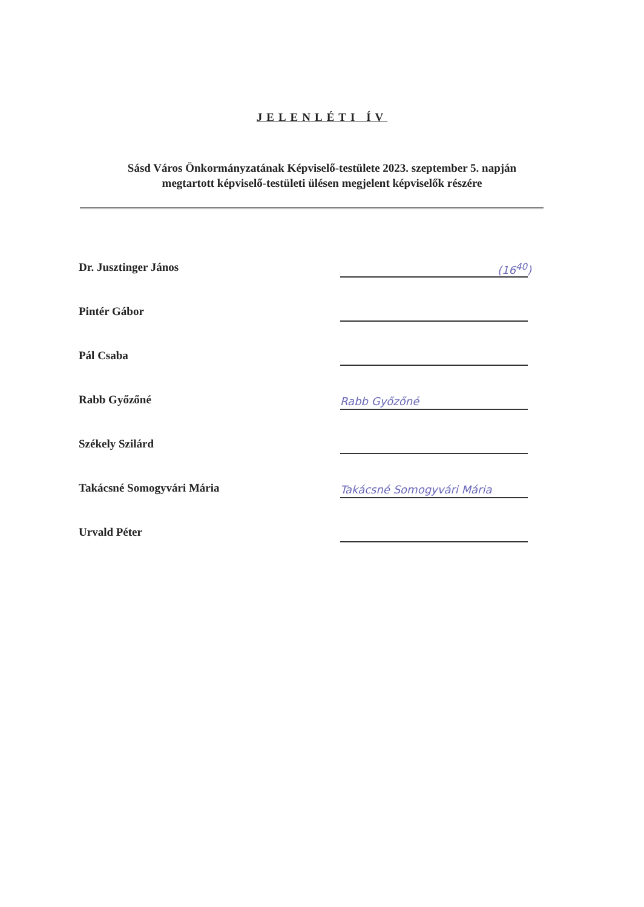JELENLÉTI ÍV
Sásd Város Önkormányzatának Képviselő-testülete 2023. szeptember 5. napján
megtartott képviselő-testületi ülésen megjelent képviselők részére
Dr. Jusztinger János
(16<sup>40</sup>)
Pintér Gábor
Pál Csaba
Rabb Győzőné
Rabb Győzőné
Székely Szilárd
Takácsné Somogyvári Mária
Takácsné Somogyvári Mária
Urvald Péter